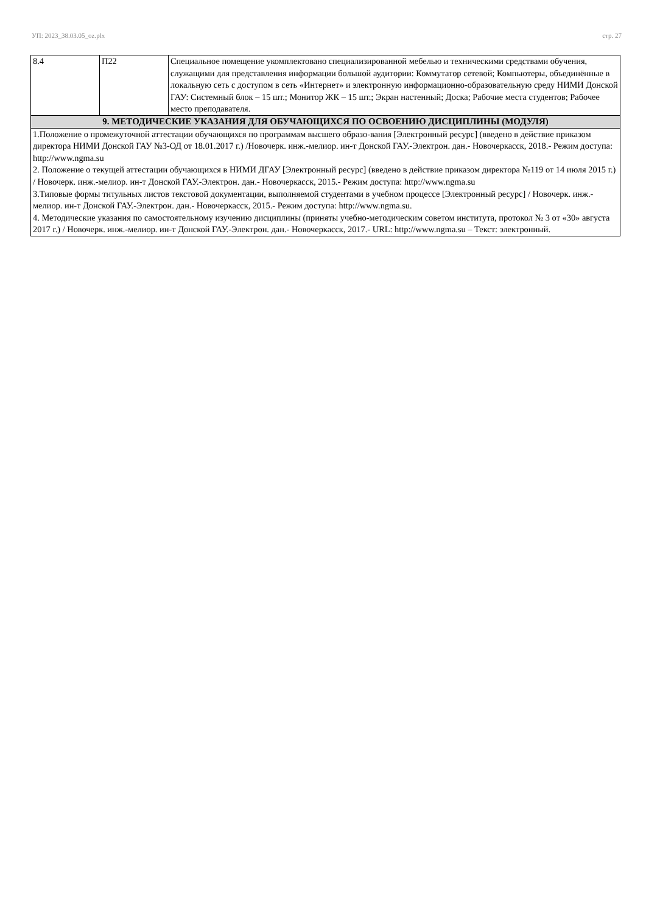УП: 2023_38.03.05_oz.plx стр. 27
| 8.4 | П22 | Специальное помещение укомплектовано специализированной мебелью и техническими средствами обучения, служащими для представления информации большой аудитории: Коммутатор сетевой; Компьютеры, объединённые в локальную сеть с доступом в сеть «Интернет» и электронную информационно-образовательную среду НИМИ Донской ГАУ: Системный блок – 15 шт.; Монитор ЖК – 15 шт.; Экран настенный; Доска; Рабочие места студентов; Рабочее место преподавателя. |
| 9. МЕТОДИЧЕСКИЕ УКАЗАНИЯ ДЛЯ ОБУЧАЮЩИХСЯ ПО ОСВОЕНИЮ ДИСЦИПЛИНЫ (МОДУЛЯ) | | |
| 1.Положение о промежуточной аттестации обучающихся по программам высшего образо-вания [Электронный ресурс] (введено в действие приказом директора НИМИ Донской ГАУ №3-ОД от 18.01.2017 г.) /Новочерк. инж.-мелиор. ин-т Донской ГАУ.-Электрон. дан.- Новочеркасск, 2018.- Режим доступа: http://www.ngma.su 2. Положение о текущей аттестации обучающихся в НИМИ ДГАУ [Электронный ресурс] (введено в действие приказом директора №119 от 14 июля 2015 г.) / Новочерк. инж.-мелиор. ин-т Донской ГАУ.-Электрон. дан.- Новочеркасск, 2015.- Режим доступа: http://www.ngma.su 3.Типовые формы титульных листов текстовой документации, выполняемой студентами в учебном процессе [Электронный ресурс] / Новочерк. инж.-мелиор. ин-т Донской ГАУ.-Электрон. дан.- Новочеркасск, 2015.- Режим доступа: http://www.ngma.su. 4. Методические указания по самостоятельному изучению дисциплины (приняты учебно-методическим советом института, протокол № 3 от «30» августа 2017 г.) / Новочерк. инж.-мелиор. ин-т Донской ГАУ.-Электрон. дан.- Новочеркасск, 2017.- URL: http://www.ngma.su – Текст: электронный. | | |